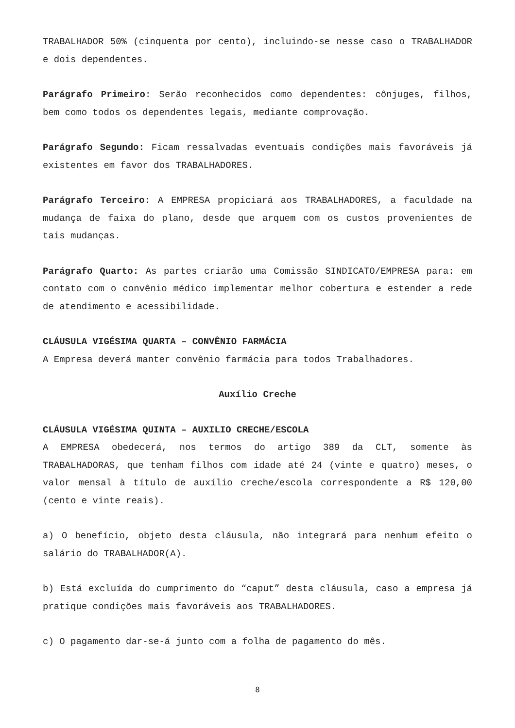TRABALHADOR 50% (cinquenta por cento), incluindo-se nesse caso o TRABALHADOR e dois dependentes.
Parágrafo Primeiro: Serão reconhecidos como dependentes: cônjuges, filhos, bem como todos os dependentes legais, mediante comprovação.
Parágrafo Segundo: Ficam ressalvadas eventuais condições mais favoráveis já existentes em favor dos TRABALHADORES.
Parágrafo Terceiro: A EMPRESA propiciará aos TRABALHADORES, a faculdade na mudança de faixa do plano, desde que arquem com os custos provenientes de tais mudanças.
Parágrafo Quarto: As partes criarão uma Comissão SINDICATO/EMPRESA para: em contato com o convênio médico implementar melhor cobertura e estender a rede de atendimento e acessibilidade.
CLÁUSULA VIGÉSIMA QUARTA – CONVÊNIO FARMÁCIA
A Empresa deverá manter convênio farmácia para todos Trabalhadores.
Auxílio Creche
CLÁUSULA VIGÉSIMA QUINTA – AUXILIO CRECHE/ESCOLA
A EMPRESA obedecerá, nos termos do artigo 389 da CLT, somente às TRABALHADORAS, que tenham filhos com idade até 24 (vinte e quatro) meses, o valor mensal à título de auxílio creche/escola correspondente a R$ 120,00 (cento e vinte reais).
a) O benefício, objeto desta cláusula, não integrará para nenhum efeito o salário do TRABALHADOR(A).
b) Está excluída do cumprimento do “caput” desta cláusula, caso a empresa já pratique condições mais favoráveis aos TRABALHADORES.
c) O pagamento dar-se-á junto com a folha de pagamento do mês.
8